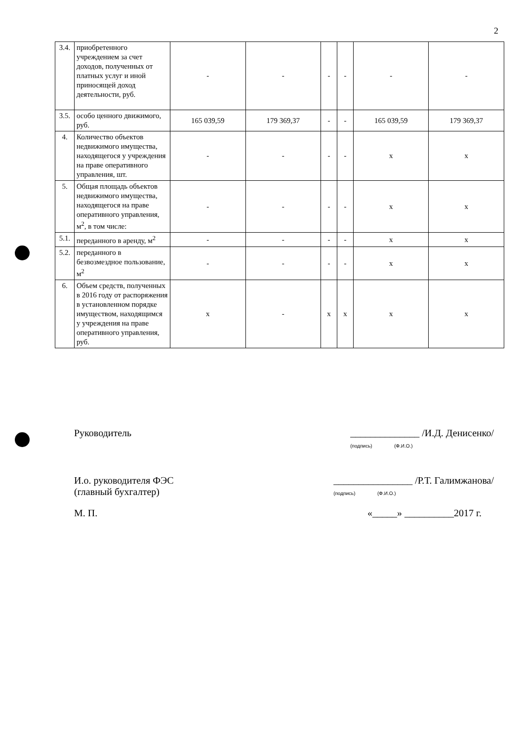2
| 3.4. | приобретенного учреждением за счет доходов, полученных от платных услуг и иной приносящей доход деятельности, руб. | - | - | - | - | - | - |
| 3.5. | особо ценного движимого, руб. | 165 039,59 | 179 369,37 | - | - | 165 039,59 | 179 369,37 |
| 4. | Количество объектов недвижимого имущества, находящегося у учреждения на праве оперативного управления, шт. | - | - | - | - | х | х |
| 5. | Общая площадь объектов недвижимого имущества, находящегося на праве оперативного управления, м<sup>2</sup>, в том числе: | - | - | - | - | х | х |
| 5.1. | переданного в аренду, м<sup>2</sup> | - | - | - | - | х | х |
| 5.2. | переданного в безвозмездное пользование, м<sup>2</sup> | - | - | - | - | х | х |
| 6. | Объем средств, полученных в 2016 году от распоряжения в установленном порядке имуществом, находящимся у учреждения на праве оперативного управления, руб. | х | - | х | х | х | х |
Руководитель ______________ /И.Д. Денисенко/
(подпись) (Ф.И.О.)
И.о. руководителя ФЭС
(главный бухгалтер) ________________ /Р.Т. Галимжанова/
(подпись) (Ф.И.О.)
М. П. «_____» __________2017 г.